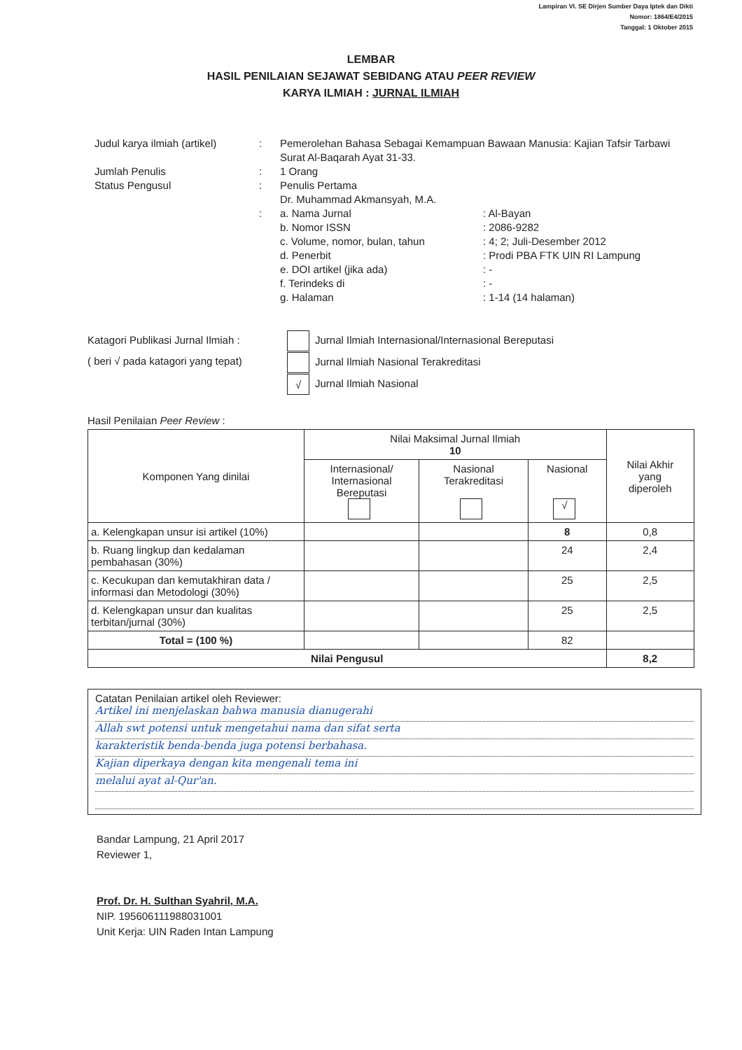Lampiran VI. SE Dirjen Sumber Daya Iptek dan Dikti
Nomor: 1864/E4/2015
Tanggal: 1 Oktober 2015
LEMBAR
HASIL PENILAIAN SEJAWAT SEBIDANG ATAU PEER REVIEW
KARYA ILMIAH : JURNAL ILMIAH
Judul karya ilmiah (artikel)
: Pemerolehan Bahasa Sebagai Kemampuan Bawaan Manusia: Kajian Tafsir Tarbawi Surat Al-Baqarah Ayat 31-33.
Jumlah Penulis : 1 Orang
Status Pengusul : Penulis Pertama
Dr. Muhammad Akmansyah, M.A.
: a. Nama Jurnal : Al-Bayan
b. Nomor ISSN : 2086-9282
c. Volume, nomor, bulan, tahun : 4; 2; Juli-Desember 2012
d. Penerbit : Prodi PBA FTK UIN RI Lampung
e. DOI artikel (jika ada) : -
f. Terindeks di : -
g. Halaman : 1-14 (14 halaman)
Katagori Publikasi Jurnal Ilmiah :
( beri √ pada katagori yang tepat)
Jurnal Ilmiah Internasional/Internasional Bereputasi
Jurnal Ilmiah Nasional Terakreditasi
√ Jurnal Ilmiah Nasional
Hasil Penilaian Peer Review :
| Komponen Yang dinilai | Nilai Maksimal Jurnal Ilmiah 10 | | | Nilai Akhir yang diperoleh |
| --- | --- | --- | --- | --- |
| | Internasional/ Internasional Bereputasi | Nasional Terakreditasi | Nasional √ | |
| a. Kelengkapan unsur isi artikel (10%) | | | 8 | 0,8 |
| b. Ruang lingkup dan kedalaman pembahasan (30%) | | | 24 | 2,4 |
| c. Kecukupan dan kemutakhiran data / informasi dan Metodologi (30%) | | | 25 | 2,5 |
| d. Kelengkapan unsur dan kualitas terbitan/jurnal (30%) | | | 25 | 2,5 |
| Total = (100 %) | | | 82 | |
| Nilai Pengusul | | | | 8,2 |
Catatan Penilaian artikel oleh Reviewer:
Artikel ini menjelaskan bahwa manusia dianugerahi
Allah swt potensi untuk mengetahui nama dan sifat serta
karakteristik benda-benda juga potensi berbahasa.
Kajian diperkaya dengan kita mengenali tema ini
melalui ayat al-Qur'an.
Bandar Lampung, 21 April 2017
Reviewer 1,
Prof. Dr. H. Sulthan Syahril, M.A.
NIP. 195606111988031001
Unit Kerja: UIN Raden Intan Lampung